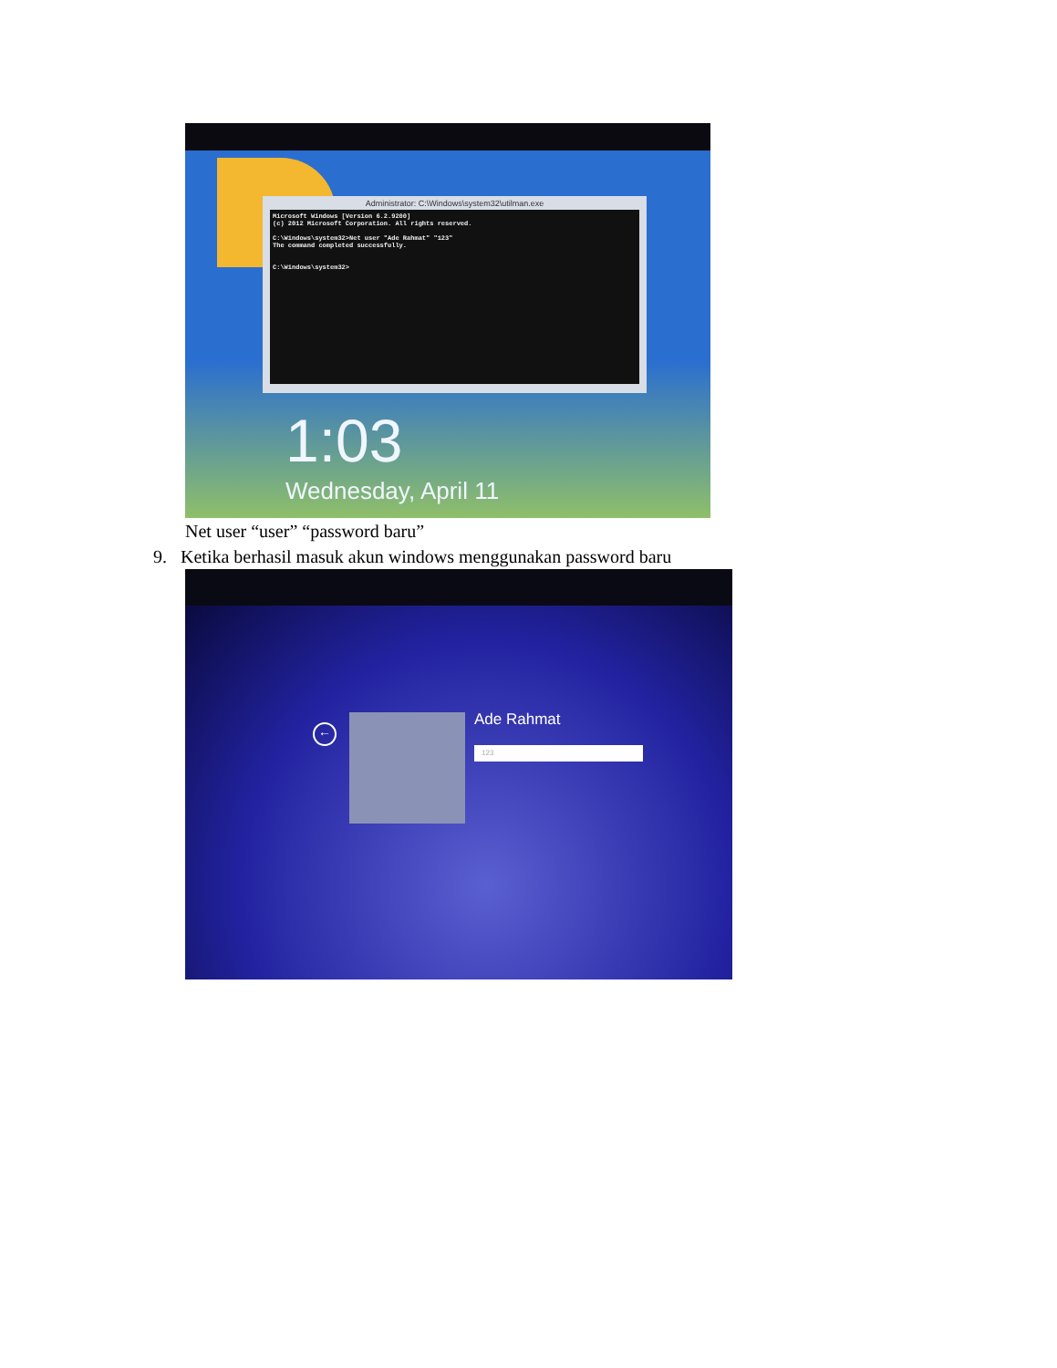Administrator: C:\Windows\system32\utilman.exe
Microsoft Windows [Version 6.2.9200]
(c) 2012 Microsoft Corporation. All rights reserved.

C:\Windows\system32>Net user "Ade Rahmat" "123"
The command completed successfully.


C:\Windows\system32>
1:03
Wednesday, April 11
Net user “user” “password baru”
9. Ketika berhasil masuk akun windows menggunakan password baru
←
Ade Rahmat
123